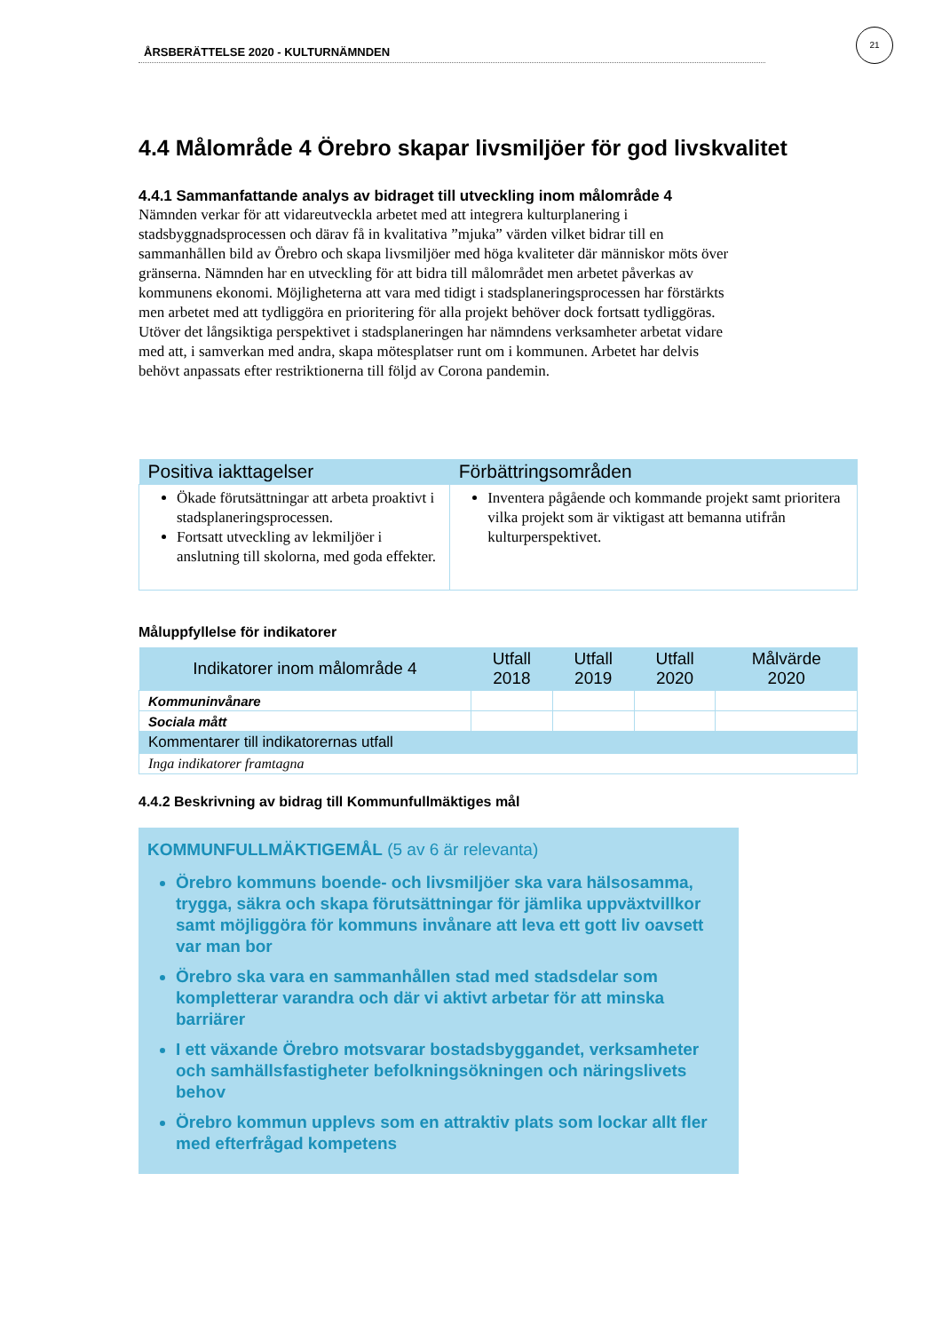ÅRSBERÄTTELSE 2020 - KULTURNÄMNDEN
21
4.4 Målområde 4 Örebro skapar livsmiljöer för god livskvalitet
4.4.1 Sammanfattande analys av bidraget till utveckling inom målområde 4
Nämnden verkar för att vidareutveckla arbetet med att integrera kulturplanering i stadsbyggnadsprocessen och därav få in kvalitativa ”mjuka” värden vilket bidrar till en sammanhållen bild av Örebro och skapa livsmiljöer med höga kvaliteter där människor möts över gränserna. Nämnden har en utveckling för att bidra till målområdet men arbetet påverkas av kommunens ekonomi. Möjligheterna att vara med tidigt i stadsplaneringsprocessen har förstärkts men arbetet med att tydliggöra en prioritering för alla projekt behöver dock fortsatt tydliggöras. Utöver det långsiktiga perspektivet i stadsplaneringen har nämndens verksamheter arbetat vidare med att, i samverkan med andra, skapa mötesplatser runt om i kommunen. Arbetet har delvis behövt anpassats efter restriktionerna till följd av Corona pandemin.
| Positiva iakttagelser | Förbättringsområden |
| --- | --- |
| Ökade förutsättningar att arbeta proaktivt i stadsplaneringsprocessen. Fortsatt utveckling av lekmiljöer i anslutning till skolorna, med goda effekter. | Inventera pågående och kommande projekt samt prioritera vilka projekt som är viktigast att bemanna utifrån kulturperspektivet. |
Måluppfyllelse för indikatorer
| Indikatorer inom målområde 4 | Utfall 2018 | Utfall 2019 | Utfall 2020 | Målvärde 2020 |
| --- | --- | --- | --- | --- |
| Kommuninvånare | | | | |
| Sociala mått | | | | |
| Kommentarer till indikatorernas utfall | | | | |
| Inga indikatorer framtagna | | | | |
4.4.2 Beskrivning av bidrag till Kommunfullmäktiges mål
KOMMUNFULLMÄKTIGEMÅL (5 av 6 är relevanta)
Örebro kommuns boende- och livsmiljöer ska vara hälsosamma, trygga, säkra och skapa förutsättningar för jämlika uppväxtvillkor samt möjliggöra för kommuns invånare att leva ett gott liv oavsett var man bor
Örebro ska vara en sammanhållen stad med stadsdelar som kompletterar varandra och där vi aktivt arbetar för att minska barriärer
I ett växande Örebro motsvarar bostadsbyggandet, verksamheter och samhällsfastigheter befolkningsökningen och näringslivets behov
Örebro kommun upplevs som en attraktiv plats som lockar allt fler med efterfrågad kompetens